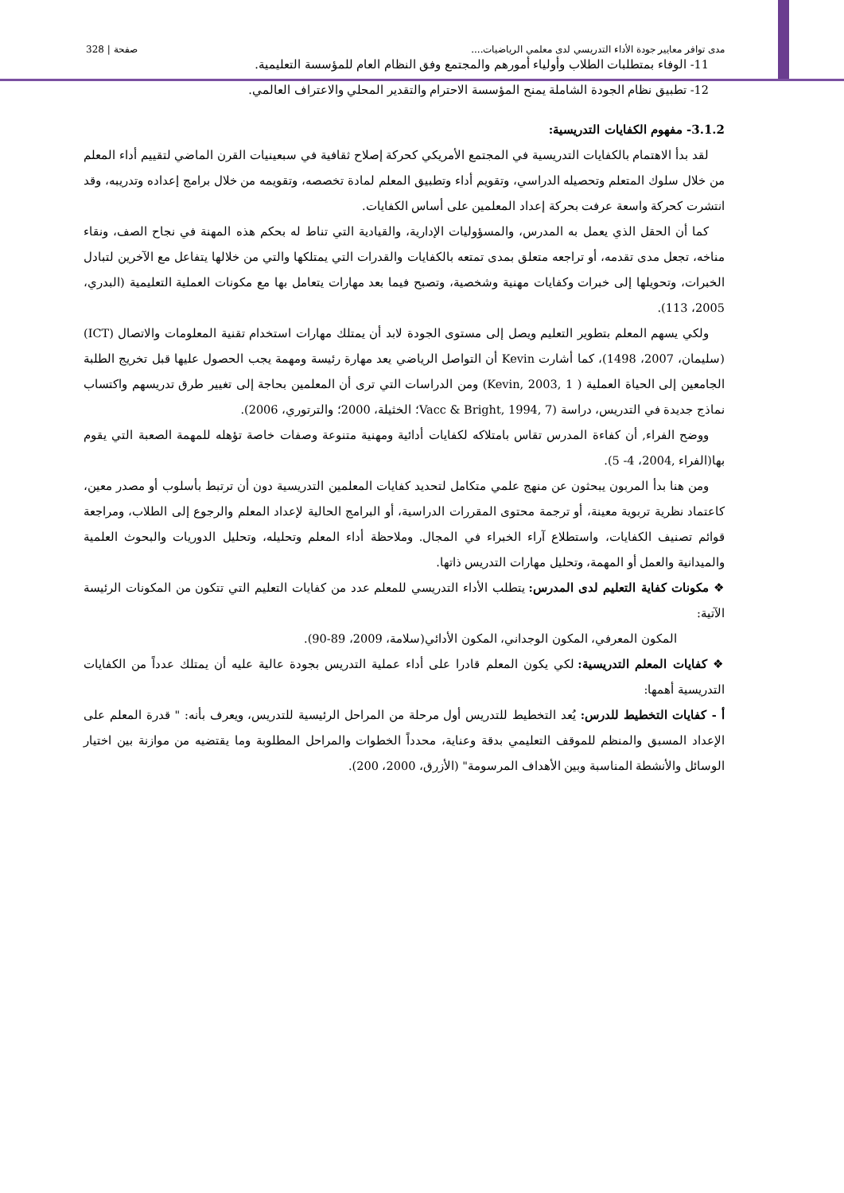مدى توافر معايير جودة الأداء التدريسي لدى معلمي الرياضيات.... صفحة | 328
11- الوفاء بمتطلبات الطلاب وأولياء أمورهم والمجتمع وفق النظام العام للمؤسسة التعليمية.
12- تطبيق نظام الجودة الشاملة يمنح المؤسسة الاحترام والتقدير المحلي والاعتراف العالمي.
3.1.2- مفهوم الكفايات التدريسية:
لقد بدأ الاهتمام بالكفايات التدريسية في المجتمع الأمريكي كحركة إصلاح ثقافية في سبعينيات القرن الماضي لتقييم أداء المعلم من خلال سلوك المتعلم وتحصيله الدراسي، وتقويم أداء وتطبيق المعلم لمادة تخصصه، وتقويمه من خلال برامج إعداده وتدريبه، وقد انتشرت كحركة واسعة عرفت بحركة إعداد المعلمين على أساس الكفايات.
كما أن الحقل الذي يعمل به المدرس، والمسؤوليات الإدارية، والقيادية التي تناط له بحكم هذه المهنة في نجاح الصف، ونقاء مناخه، تجعل مدى تقدمه، أو تراجعه متعلق بمدى تمتعه بالكفايات والقدرات التي يمتلكها والتي من خلالها يتفاعل مع الآخرين لتبادل الخبرات، وتحويلها إلى خبرات وكفايات مهنية وشخصية، وتصبح فيما بعد مهارات يتعامل بها مع مكونات العملية التعليمية (البدري، 2005، 113).
ولكي يسهم المعلم بتطوير التعليم ويصل إلى مستوى الجودة لابد أن يمتلك مهارات استخدام تقنية المعلومات والاتصال (ICT) (سليمان، 2007، 1498)، كما أشارت Kevin أن التواصل الرياضي يعد مهارة رئيسة ومهمة يجب الحصول عليها قبل تخريج الطلبة الجامعين إلى الحياة العملية ( Kevin, 2003, 1) ومن الدراسات التي ترى أن المعلمين بحاجة إلى تغيير طرق تدريسهم واكتساب نماذج جديدة في التدريس، دراسة (Vacc & Bright, 1994, 7؛ الخثيلة، 2000؛ والترتوري، 2006).
ووضح الفراء, أن كفاءة المدرس تقاس بامتلاكه لكفايات أدائية ومهنية متنوعة وصفات خاصة تؤهله للمهمة الصعبة التي يقوم بها(الفراء ,2004، 4- 5).
ومن هنا بدأ المربون يبحثون عن منهج علمي متكامل لتحديد كفايات المعلمين التدريسية دون أن ترتبط بأسلوب أو مصدر معين، كاعتماد نظرية تربوية معينة، أو ترجمة محتوى المقررات الدراسية، أو البرامج الحالية لإعداد المعلم والرجوع إلى الطلاب، ومراجعة قوائم تصنيف الكفايات، واستطلاع آراء الخبراء في المجال. وملاحظة أداء المعلم وتحليله، وتحليل الدوريات والبحوث العلمية والميدانية والعمل أو المهمة، وتحليل مهارات التدريس ذاتها.
❖ مكونات كفاية التعليم لدى المدرس: يتطلب الأداء التدريسي للمعلم عدد من كفايات التعليم التي تتكون من المكونات الرئيسة الآتية:
المكون المعرفي، المكون الوجداني، المكون الأدائي(سلامة، 2009، 89-90).
❖ كفايات المعلم التدريسية: لكي يكون المعلم قادرا على أداء عملية التدريس بجودة عالية عليه أن يمتلك عدداً من الكفايات التدريسية أهمها:
أ - كفايات التخطيط للدرس: يُعد التخطيط للتدريس أول مرحلة من المراحل الرئيسية للتدريس، ويعرف بأنه: " قدرة المعلم على الإعداد المسبق والمنظم للموقف التعليمي بدقة وعناية، محدداً الخطوات والمراحل المطلوبة وما يقتضيه من موازنة بين اختيار الوسائل والأنشطة المناسبة وبين الأهداف المرسومة" (الأزرق، 2000، 200).